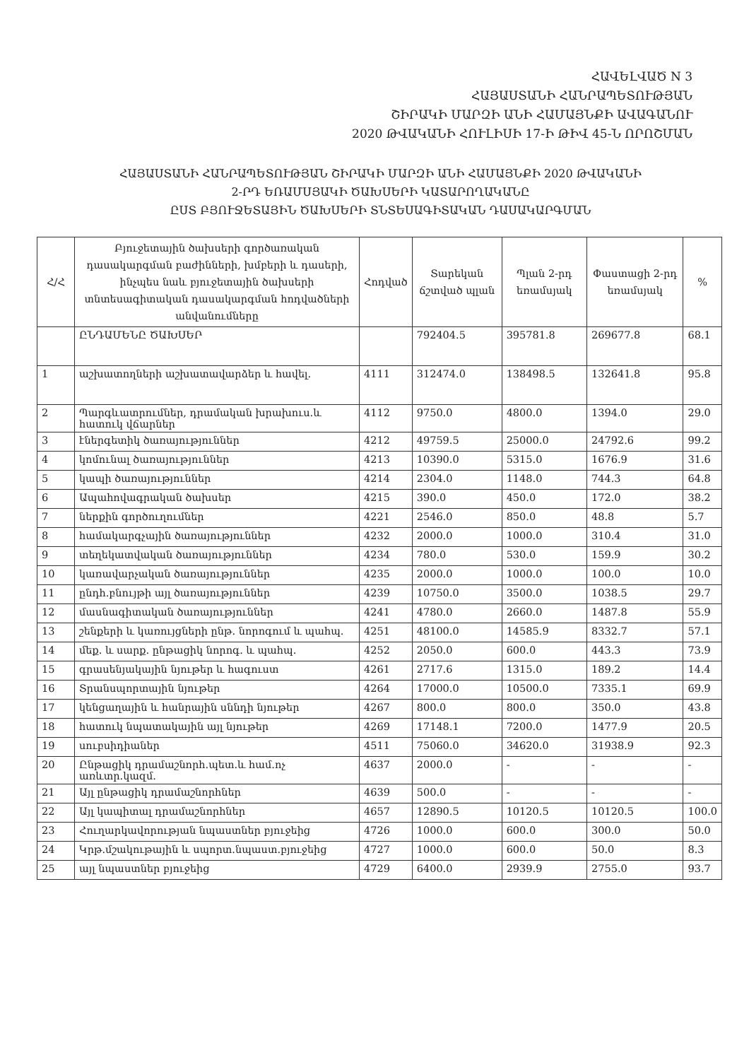ՀԱՎԵԼՎԱԾ N 3
ՀԱՅԱՍՏԱՆԻ ՀԱՆՐԱՊԵՏՈՒԹՅԱՆ
ՇԻՐԱԿԻ ՄԱՐԶԻ ԱՆԻ ՀԱՄԱՅՆՔԻ ԱՎԱԳԱՆՈՒ
2020 ԹՎԱԿԱՆԻ ՀՈՒԼԻՍԻ 17-Ի ԹԻՎ 45-Ն ՈՐՈՇՄԱՆ
ՀԱՅԱՍՏԱՆԻ ՀԱՆՐԱՊԵՏՈՒԹՅԱՆ ՇԻՐԱԿԻ ՄԱՐԶԻ ԱՆԻ ՀԱՄԱՅՆՔԻ 2020 ԹՎԱԿԱՆԻ
2-ՐԴ ԵՌԱՄՍՅԱԿԻ ԾԱԽՍԵՐԻ ԿԱՏԱՐՈՂԱԿԱՆԸ
ԸՍՏ ԲՅՈՒՋԵՏԱՅԻՆ ԾԱԽՍԵՐԻ ՏՆՏԵՍԱԳԻՏԱԿԱՆ ԴԱՍԱԿԱՐԳՄԱՆ
| Հ/Հ | Բյուջետային ծախսերի գործառական դասակարգման բաժինների, խմբերի և դասերի, ինչպես նաև բյուջետային ծախսերի տնտեսագիտական դասակարգման հոդվածների անվանումները | Հոդված | Տարեկան ճշտված պլան | Պլան 2-րդ եռամսյակ | Փաստացի 2-րդ եռամսյակ | % |
| --- | --- | --- | --- | --- | --- | --- |
| | ԸՆԴԱՄԵՆԸ ԾԱԽՍԵՐ | | 792404.5 | 395781.8 | 269677.8 | 68.1 |
| 1 | աշխատողների աշխատավարձեր և հավել. | 4111 | 312474.0 | 138498.5 | 132641.8 | 95.8 |
| 2 | Պարգևատրումներ, դրամական խրախուս.և հատուկ վճարներ | 4112 | 9750.0 | 4800.0 | 1394.0 | 29.0 |
| 3 | էներգետիկ ծառայություններ | 4212 | 49759.5 | 25000.0 | 24792.6 | 99.2 |
| 4 | կոմունալ ծառայություններ | 4213 | 10390.0 | 5315.0 | 1676.9 | 31.6 |
| 5 | կապի ծառայություններ | 4214 | 2304.0 | 1148.0 | 744.3 | 64.8 |
| 6 | Ապահովագրական ծախսեր | 4215 | 390.0 | 450.0 | 172.0 | 38.2 |
| 7 | ներքին գործուղումներ | 4221 | 2546.0 | 850.0 | 48.8 | 5.7 |
| 8 | համակարգչային ծառայություններ | 4232 | 2000.0 | 1000.0 | 310.4 | 31.0 |
| 9 | տեղեկատվական ծառայություններ | 4234 | 780.0 | 530.0 | 159.9 | 30.2 |
| 10 | կառավարչական ծառայություններ | 4235 | 2000.0 | 1000.0 | 100.0 | 10.0 |
| 11 | ընդհ.բնույթի այլ ծառայություններ | 4239 | 10750.0 | 3500.0 | 1038.5 | 29.7 |
| 12 | մասնագիտական ծառայություններ | 4241 | 4780.0 | 2660.0 | 1487.8 | 55.9 |
| 13 | շենքերի և կառույցների ընթ. նորոգում և պահպ. | 4251 | 48100.0 | 14585.9 | 8332.7 | 57.1 |
| 14 | մեք. և սարք. ընթացիկ նորոգ. և պահպ. | 4252 | 2050.0 | 600.0 | 443.3 | 73.9 |
| 15 | գրասենյակային նյութեր և հագուստ | 4261 | 2717.6 | 1315.0 | 189.2 | 14.4 |
| 16 | Տրանսպորտային նյութեր | 4264 | 17000.0 | 10500.0 | 7335.1 | 69.9 |
| 17 | կենցաղային և հանրային սննդի նյութեր | 4267 | 800.0 | 800.0 | 350.0 | 43.8 |
| 18 | հատուկ նպատակային այլ նյութեր | 4269 | 17148.1 | 7200.0 | 1477.9 | 20.5 |
| 19 | սուբսիդիաներ | 4511 | 75060.0 | 34620.0 | 31938.9 | 92.3 |
| 20 | Ընթացիկ դրամաշնորհ.պետ.և համ.ոչ առևտր.կազմ. | 4637 | 2000.0 | - | - | - |
| 21 | Այլ ընթացիկ դրամաշնորհներ | 4639 | 500.0 | - | - | - |
| 22 | Այլ կապիտալ դրամաշնորհներ | 4657 | 12890.5 | 10120.5 | 10120.5 | 100.0 |
| 23 | Հուղարկավորության նպաստներ բյուջեից | 4726 | 1000.0 | 600.0 | 300.0 | 50.0 |
| 24 | Կրթ.մշակութային և սպորտ.նպաստ.բյուջեից | 4727 | 1000.0 | 600.0 | 50.0 | 8.3 |
| 25 | այլ նպաստներ բյուջեից | 4729 | 6400.0 | 2939.9 | 2755.0 | 93.7 |